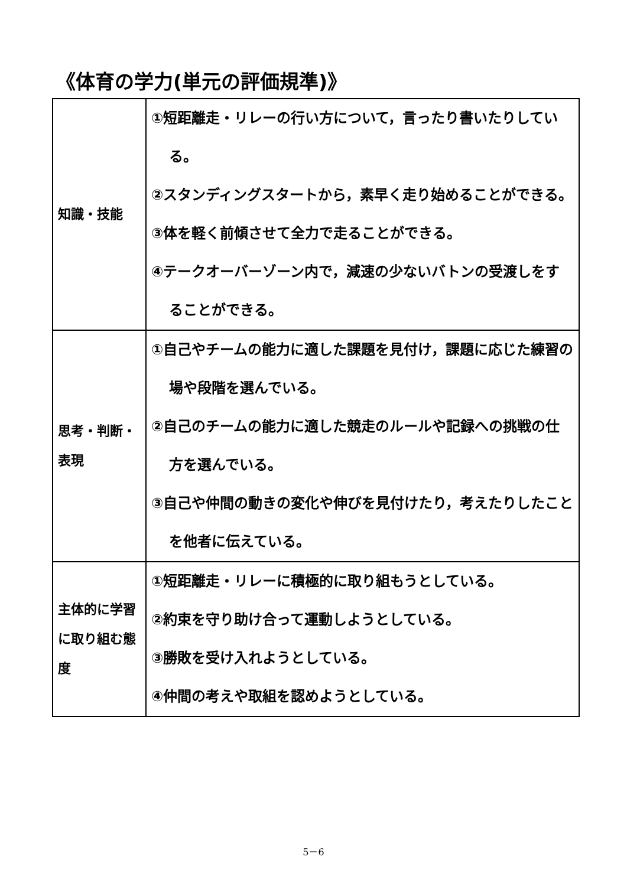《体育の学力(単元の評価規準)》
| 知識・技能 | ①短距離走・リレーの行い方について，言ったり書いたりしている。 ②スタンディングスタートから，素早く走り始めることができる。 ③体を軽く前傾させて全力で走ることができる。 ④テークオーバーゾーン内で，減速の少ないバトンの受渡しをすることができる。 |
| 思考・判断・表現 | ①自己やチームの能力に適した課題を見付け，課題に応じた練習の場や段階を選んでいる。 ②自己のチームの能力に適した競走のルールや記録への挑戦の仕方を選んでいる。 ③自己や仲間の動きの変化や伸びを見付けたり，考えたりしたことを他者に伝えている。 |
| 主体的に学習に取り組む態度 | ①短距離走・リレーに積極的に取り組もうとしている。 ②約束を守り助け合って運動しようとしている。 ③勝敗を受け入れようとしている。 ④仲間の考えや取組を認めようとしている。 |
5－6